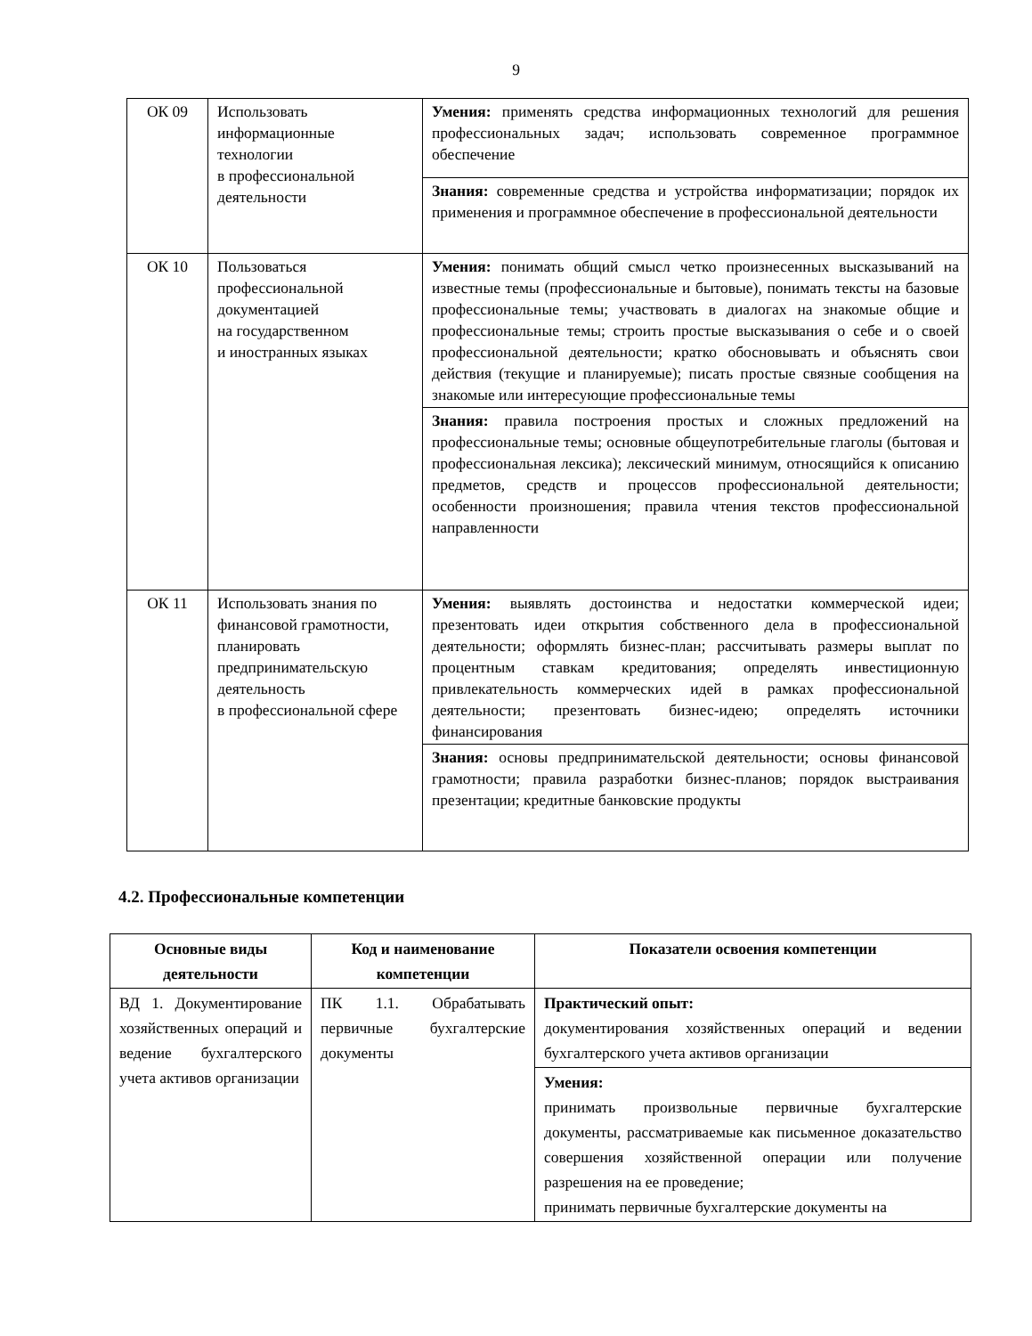9
| ОК 09 | Использовать информационные технологии в профессиональной деятельности | Умения: применять средства информационных технологий для решения профессиональных задач; использовать современное программное обеспечение |
| | | Знания: современные средства и устройства информатизации; порядок их применения и программное обеспечение в профессиональной деятельности |
| ОК 10 | Пользоваться профессиональной документацией на государственном и иностранных языках | Умения: понимать общий смысл четко произнесенных высказываний на известные темы (профессиональные и бытовые), понимать тексты на базовые профессиональные темы; участвовать в диалогах на знакомые общие и профессиональные темы; строить простые высказывания о себе и о своей профессиональной деятельности; кратко обосновывать и объяснять свои действия (текущие и планируемые); писать простые связные сообщения на знакомые или интересующие профессиональные темы |
| | | Знания: правила построения простых и сложных предложений на профессиональные темы; основные общеупотребительные глаголы (бытовая и профессиональная лексика); лексический минимум, относящийся к описанию предметов, средств и процессов профессиональной деятельности; особенности произношения; правила чтения текстов профессиональной направленности |
| ОК 11 | Использовать знания по финансовой грамотности, планировать предпринимательскую деятельность в профессиональной сфере | Умения: выявлять достоинства и недостатки коммерческой идеи; презентовать идеи открытия собственного дела в профессиональной деятельности; оформлять бизнес-план; рассчитывать размеры выплат по процентным ставкам кредитования; определять инвестиционную привлекательность коммерческих идей в рамках профессиональной деятельности; презентовать бизнес-идею; определять источники финансирования |
| | | Знания: основы предпринимательской деятельности; основы финансовой грамотности; правила разработки бизнес-планов; порядок выстраивания презентации; кредитные банковские продукты |
4.2. Профессиональные компетенции
| Основные виды деятельности | Код и наименование компетенции | Показатели освоения компетенции |
| --- | --- | --- |
| ВД 1. Документирование хозяйственных операций и ведение бухгалтерского учета активов организации | ПК 1.1. Обрабатывать первичные бухгалтерские документы | Практический опыт: документирования хозяйственных операций и ведении бухгалтерского учета активов организации |
| | | Умения: принимать произвольные первичные бухгалтерские документы, рассматриваемые как письменное доказательство совершения хозяйственной операции или получение разрешения на ее проведение; принимать первичные бухгалтерские документы на |